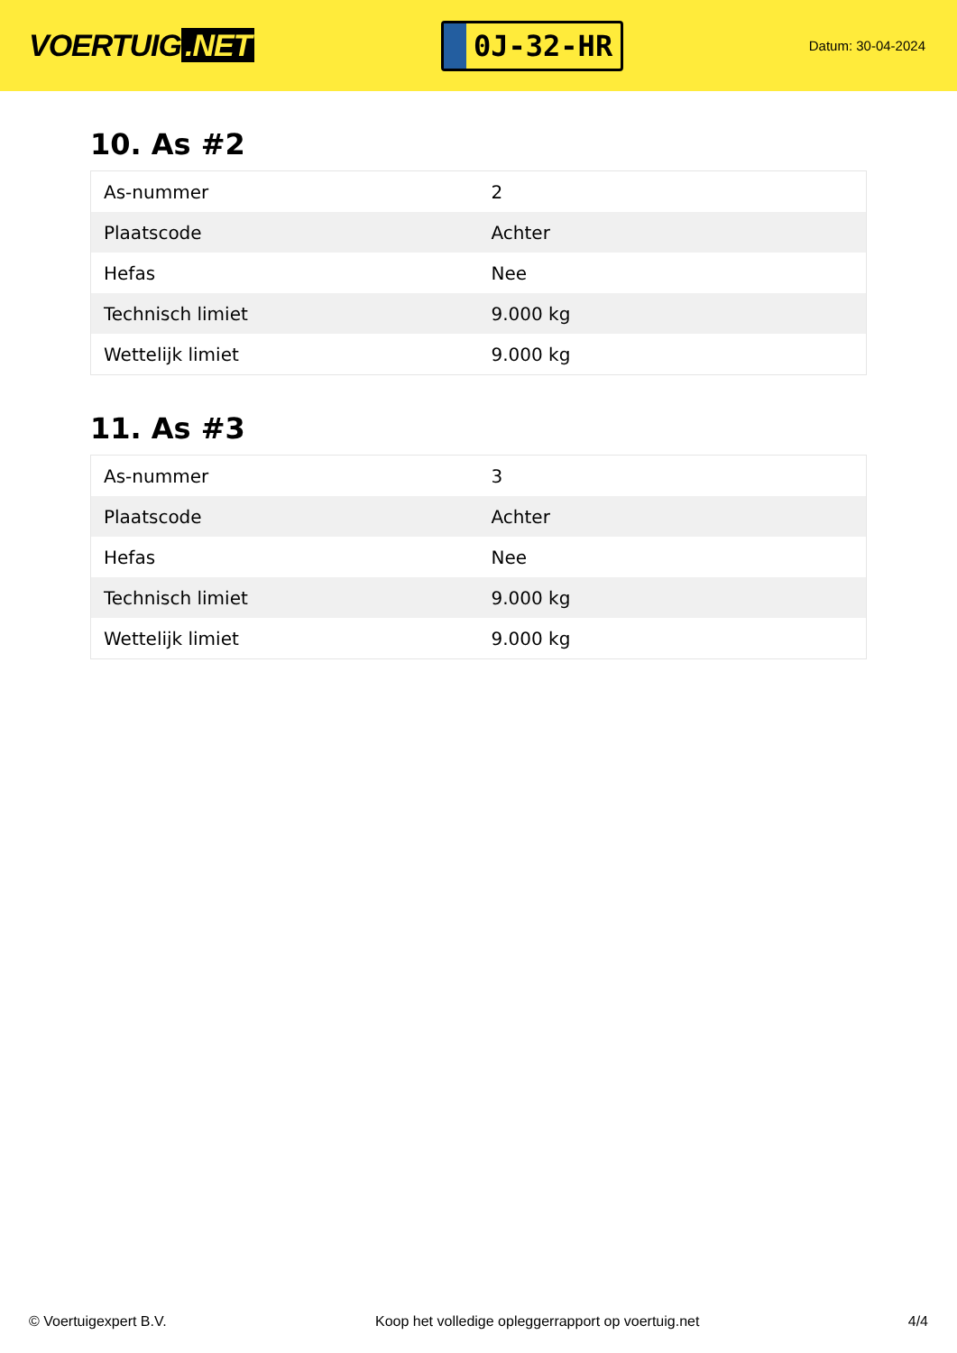VOERTUIG.NET
0J-32-HR
Datum: 30-04-2024
10. As #2
| As-nummer | 2 |
| Plaatscode | Achter |
| Hefas | Nee |
| Technisch limiet | 9.000 kg |
| Wettelijk limiet | 9.000 kg |
11. As #3
| As-nummer | 3 |
| Plaatscode | Achter |
| Hefas | Nee |
| Technisch limiet | 9.000 kg |
| Wettelijk limiet | 9.000 kg |
© Voertuigexpert B.V. Koop het volledige opleggerrapport op voertuig.net 4/4